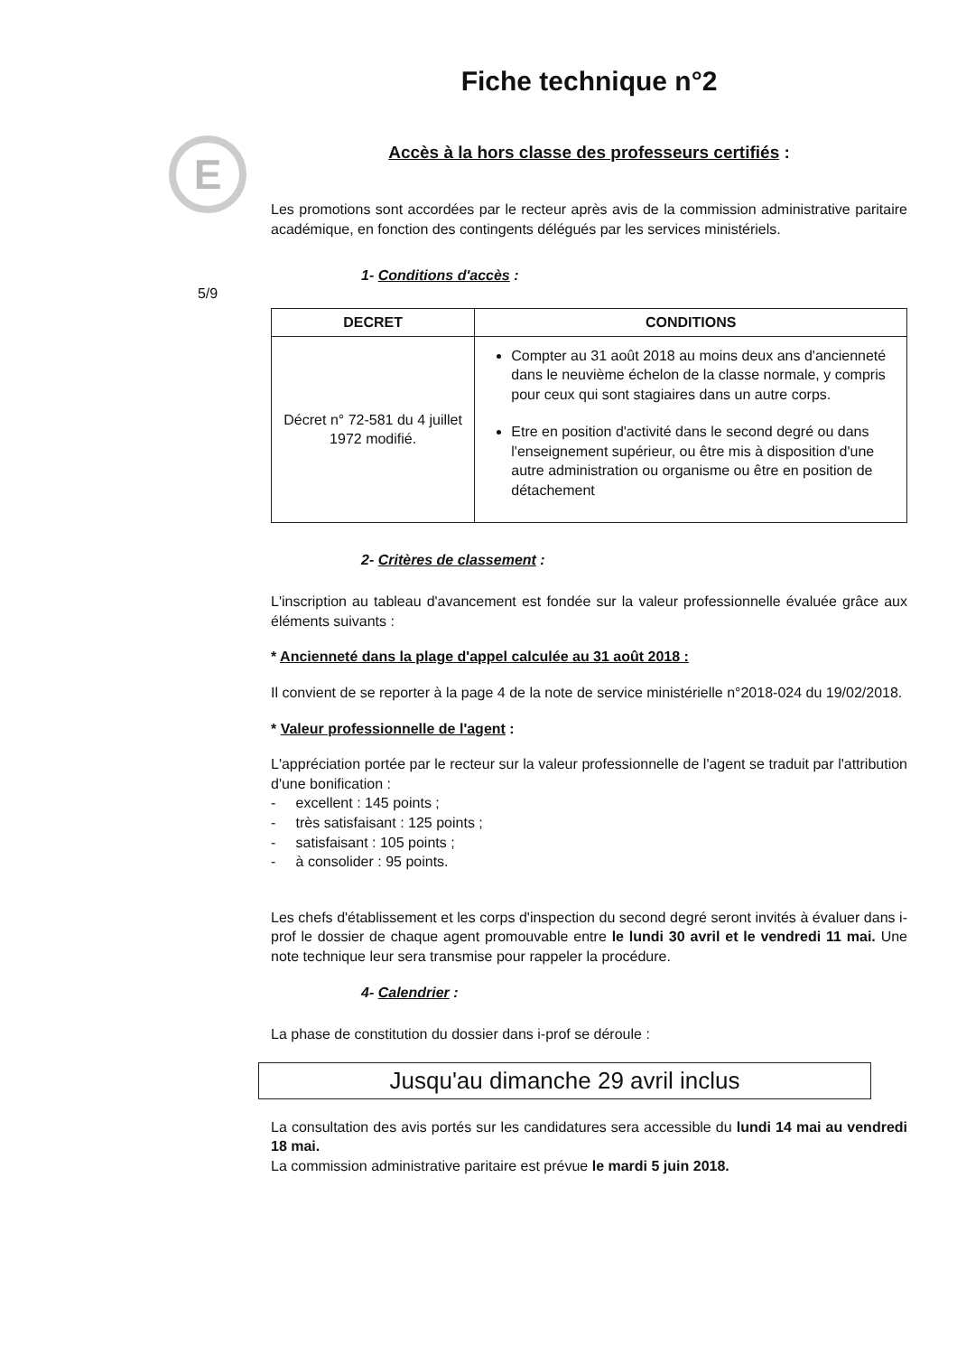E
5/9
Fiche technique n°2
Accès à la hors classe des professeurs certifiés :
Les promotions sont accordées par le recteur après avis de la commission administrative paritaire académique, en fonction des contingents délégués par les services ministériels.
1- Conditions d'accès :
| DECRET | CONDITIONS |
| --- | --- |
| Décret n° 72-581 du 4 juillet 1972 modifié. | Compter au 31 août 2018 au moins deux ans d'ancienneté dans le neuvième échelon de la classe normale, y compris pour ceux qui sont stagiaires dans un autre corps. Etre en position d'activité dans le second degré ou dans l'enseignement supérieur, ou être mis à disposition d'une autre administration ou organisme ou être en position de détachement |
2- Critères de classement :
L'inscription au tableau d'avancement est fondée sur la valeur professionnelle évaluée grâce aux éléments suivants :
* Ancienneté dans la plage d'appel calculée au 31 août 2018 :
Il convient de se reporter à la page 4 de la note de service ministérielle n°2018-024 du 19/02/2018.
* Valeur professionnelle de l'agent :
L'appréciation portée par le recteur sur la valeur professionnelle de l'agent se traduit par l'attribution d'une bonification :
- excellent : 145 points ;
- très satisfaisant : 125 points ;
- satisfaisant : 105 points ;
- à consolider : 95 points.
Les chefs d'établissement et les corps d'inspection du second degré seront invités à évaluer dans i-prof le dossier de chaque agent promouvable entre le lundi 30 avril et le vendredi 11 mai. Une note technique leur sera transmise pour rappeler la procédure.
4- Calendrier :
La phase de constitution du dossier dans i-prof se déroule :
Jusqu'au dimanche 29 avril inclus
La consultation des avis portés sur les candidatures sera accessible du lundi 14 mai au vendredi 18 mai.
La commission administrative paritaire est prévue le mardi 5 juin 2018.